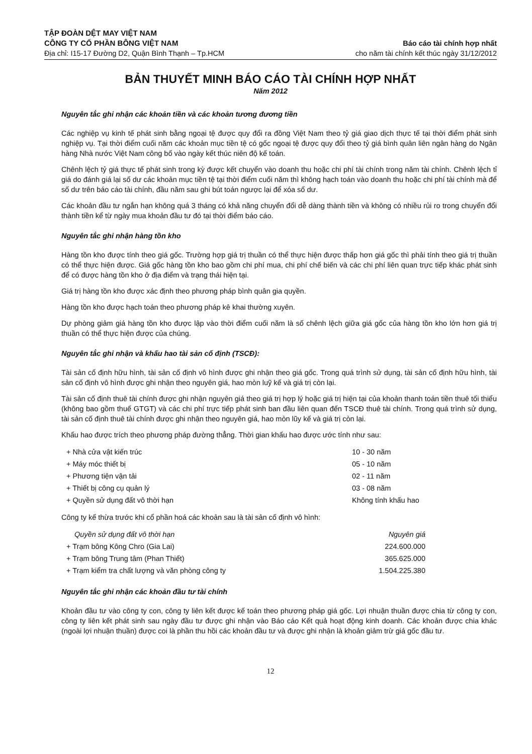TẬP ĐOÀN DỆT MAY VIỆT NAM
CÔNG TY CỔ PHẦN BÔNG VIỆT NAM
Địa chỉ: I15-17 Đường D2, Quận Bình Thạnh – Tp.HCM
Báo cáo tài chính hợp nhất
cho năm tài chính kết thúc ngày 31/12/2012
BẢN THUYẾT MINH BÁO CÁO TÀI CHÍNH HỢP NHẤT
Năm 2012
Nguyên tắc ghi nhận các khoản tiền và các khoản tương đương tiền
Các nghiệp vụ kinh tế phát sinh bằng ngoại tệ được quy đổi ra đồng Việt Nam theo tỷ giá giao dịch thực tế tại thời điểm phát sinh nghiệp vụ. Tại thời điểm cuối năm các khoản mục tiền tệ có gốc ngoại tệ được quy đổi theo tỷ giá bình quân liên ngân hàng do Ngân hàng Nhà nước Việt Nam công bố vào ngày kết thúc niên độ kế toán.
Chênh lệch tỷ giá thực tế phát sinh trong kỳ được kết chuyển vào doanh thu hoặc chi phí tài chính trong năm tài chính. Chênh lệch tỉ giá do đánh giá lại số dư các khoản mục tiền tệ tại thời điểm cuối năm thì không hạch toán vào doanh thu hoặc chi phí tài chính mà để số dư trên báo cáo tài chính, đầu năm sau ghi bút toán ngược lại để xóa số dư.
Các khoản đầu tư ngắn hạn không quá 3 tháng có khả năng chuyển đổi dễ dàng thành tiền và không có nhiều rủi ro trong chuyển đổi thành tiền kể từ ngày mua khoản đầu tư đó tại thời điểm báo cáo.
Nguyên tắc ghi nhận hàng tồn kho
Hàng tồn kho được tính theo giá gốc. Trường hợp giá trị thuần có thể thực hiện được thấp hơn giá gốc thì phải tính theo giá trị thuần có thể thực hiện được. Giá gốc hàng tồn kho bao gồm chi phí mua, chi phí chế biến và các chi phí liên quan trực tiếp khác phát sinh để có được hàng tồn kho ở địa điểm và trạng thái hiện tại.
Giá trị hàng tồn kho được xác định theo phương pháp bình quân gia quyền.
Hàng tồn kho được hạch toán theo phương pháp kê khai thường xuyên.
Dự phòng giảm giá hàng tồn kho được lập vào thời điểm cuối năm là số chênh lệch giữa giá gốc của hàng tồn kho lớn hơn giá trị thuần có thể thực hiện được của chúng.
Nguyên tắc ghi nhận và khấu hao tài sản cố định (TSCĐ):
Tài sản cố định hữu hình, tài sản cố định vô hình được ghi nhận theo giá gốc. Trong quá trình sử dụng, tài sản cố định hữu hình, tài sản cố định vô hình được ghi nhận theo nguyên giá, hao mòn luỹ kế và giá trị còn lại.
Tài sản cố định thuê tài chính được ghi nhận nguyên giá theo giá trị hợp lý hoặc giá trị hiện tại của khoản thanh toán tiền thuê tối thiểu (không bao gồm thuế GTGT) và các chi phí trực tiếp phát sinh ban đầu liên quan đến TSCĐ thuê tài chính. Trong quá trình sử dụng, tài sản cố định thuê tài chính được ghi nhận theo nguyên giá, hao mòn lũy kế và giá trị còn lại.
Khấu hao được trích theo phương pháp đường thẳng. Thời gian khấu hao được ước tính như sau:
| + Nhà cửa vật kiến trúc | 10 - 30 năm |
| + Máy móc thiết bị | 05 - 10 năm |
| + Phương tiện vận tải | 02 - 11 năm |
| + Thiết bị công cụ quản lý | 03 - 08 năm |
| + Quyền sử dụng đất vô thời hạn | Không tính khấu hao |
Công ty kế thừa trước khi cổ phần hoá các khoản sau là tài sản cố định vô hình:
| Quyền sử dụng đất vô thời hạn | Nguyên giá |
| --- | --- |
| + Trạm bông Kông Chro (Gia Lai) | 224.600.000 |
| + Trạm bông Trung tâm (Phan Thiết) | 365.625.000 |
| + Trạm kiểm tra chất lượng và văn phòng công ty | 1.504.225.380 |
Nguyên tắc ghi nhận các khoản đầu tư tài chính
Khoản đầu tư vào công ty con, công ty liên kết được kế toán theo phương pháp giá gốc. Lợi nhuận thuần được chia từ công ty con, công ty liên kết phát sinh sau ngày đầu tư được ghi nhận vào Báo cáo Kết quả hoạt động kinh doanh. Các khoản được chia khác (ngoài lợi nhuận thuần) được coi là phần thu hồi các khoản đầu tư và được ghi nhận là khoản giảm trừ giá gốc đầu tư.
12